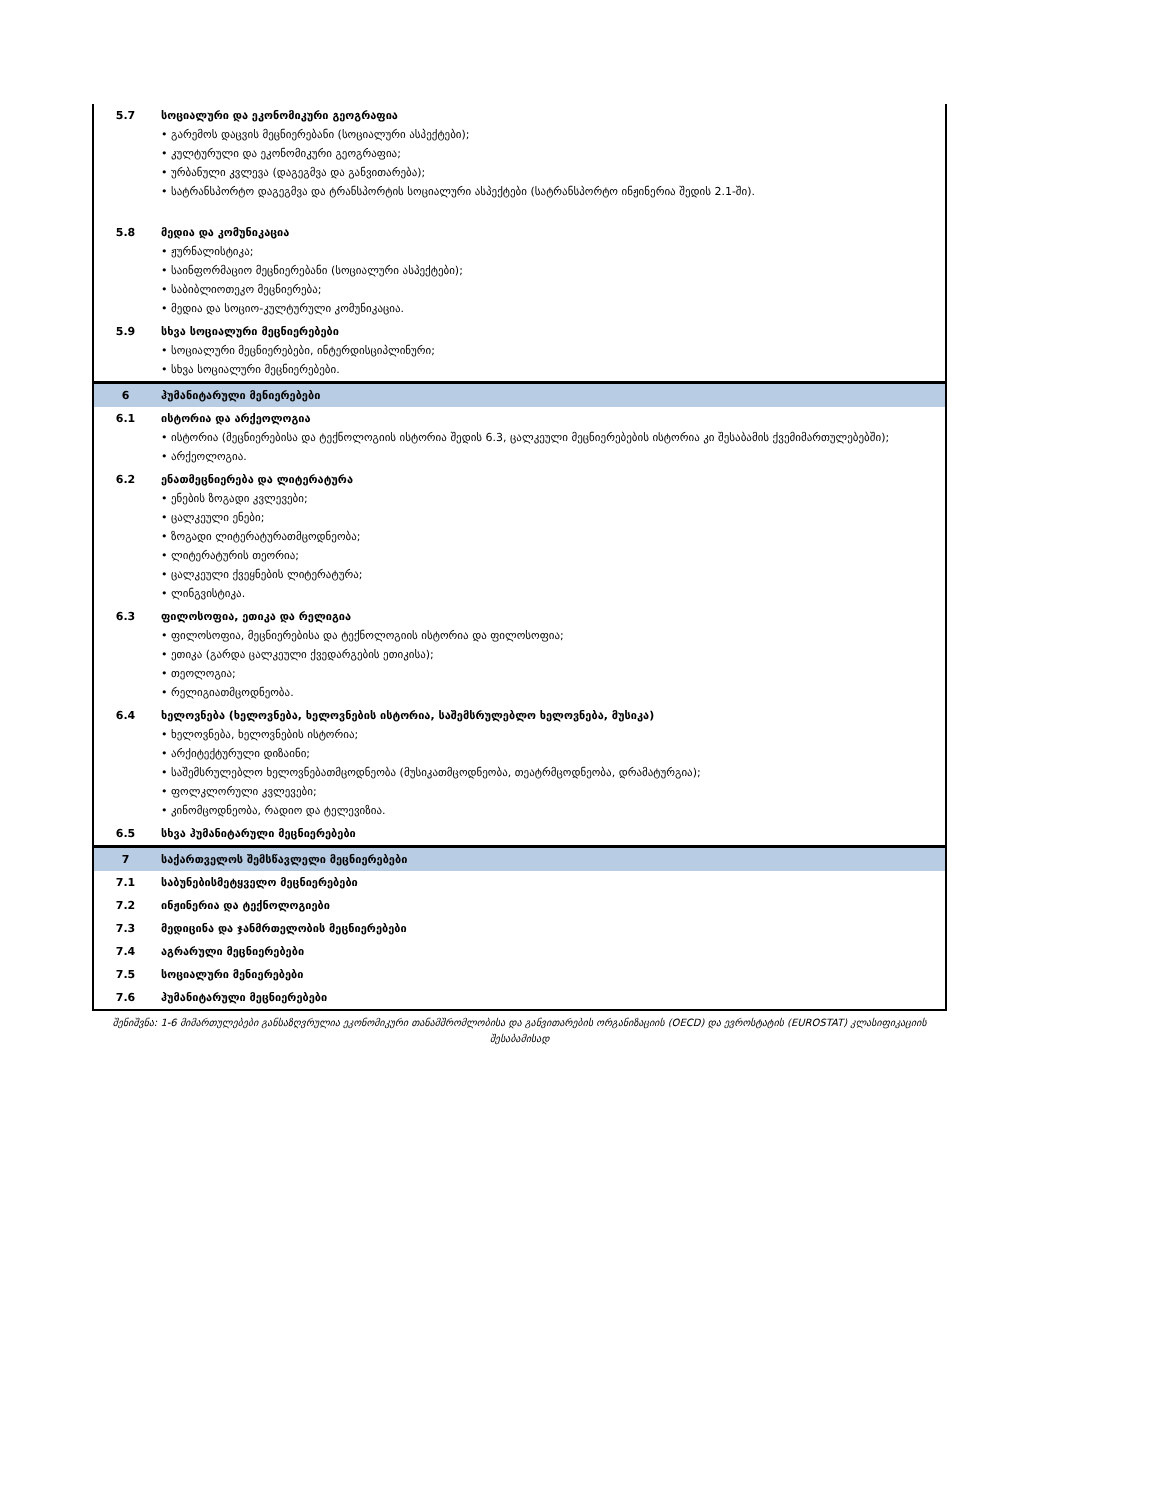| 5.7 | სოციალური და ეკონომიკური გეოგრაფია • გარემოს დაცვის მეცნიერებანი (სოციალური ასპექტები); • კულტურული და ეკონომიკური გეოგრაფია; • ურბანული კვლევა (დაგეგმვა და განვითარება); • სატრანსპორტო დაგეგმვა და ტრანსპორტის სოციალური ასპექტები (სატრანსპორტო ინჟინერია შედის 2.1-ში). |
| 5.8 | მედია და კომუნიკაცია • ჟურნალისტიკა; • საინფორმაციო მეცნიერებანი (სოციალური ასპექტები); • საბიბლიოთეკო მეცნიერება; • მედია და სოციო-კულტურული კომუნიკაცია. |
| 5.9 | სხვა სოციალური მეცნიერებები • სოციალური მეცნიერებები, ინტერდისციპლინური; • სხვა სოციალური მეცნიერებები. |
| 6 | ჰუმანიტარული მენიერებები |
| 6.1 | ისტორია და არქეოლოგია • ისტორია (მეცნიერებისა და ტექნოლოგიის ისტორია შედის 6.3, ცალკეული მეცნიერებების ისტორია კი შესაბამის ქვემიმართულებებში); • არქეოლოგია. |
| 6.2 | ენათმეცნიერება და ლიტერატურა • ენების ზოგადი კვლევები; • ცალკეული ენები; • ზოგადი ლიტერატურათმცოდნეობა; • ლიტერატურის თეორია; • ცალკეული ქვეყნების ლიტერატურა; • ლინგვისტიკა. |
| 6.3 | ფილოსოფია, ეთიკა და რელიგია • ფილოსოფია, მეცნიერებისა და ტექნოლოგიის ისტორია და ფილოსოფია; • ეთიკა (გარდა ცალკეული ქვედარგების ეთიკისა); • თეოლოგია; • რელიგიათმცოდნეობა. |
| 6.4 | ხელოვნება (ხელოვნება, ხელოვნების ისტორია, საშემსრულებლო ხელოვნება, მუსიკა) • ხელოვნება, ხელოვნების ისტორია; • არქიტექტურული დიზაინი; • საშემსრულებლო ხელოვნებათმცოდნეობა (მუსიკათმცოდნეობა, თეატრმცოდნეობა, დრამატურგია); • ფოლკლორული კვლევები; • კინომცოდნეობა, რადიო და ტელევიზია. |
| 6.5 | სხვა ჰუმანიტარული მეცნიერებები |
| 7 | საქართველოს შემსწავლელი მეცნიერებები |
| 7.1 | საბუნებისმეტყველო მეცნიერებები |
| 7.2 | ინჟინერია და ტექნოლოგიები |
| 7.3 | მედიცინა და ჯანმრთელობის მეცნიერებები |
| 7.4 | აგრარული მეცნიერებები |
| 7.5 | სოციალური მენიერებები |
| 7.6 | ჰუმანიტარული მეცნიერებები |
შენიშვნა: 1-6 მიმართულებები განსაზღვრულია ეკონომიკური თანამშრომლობისა და განვითარების ორგანიზაციის (OECD) და ევროსტატის (EUROSTAT) კლასიფიკაციის შესაბამისად